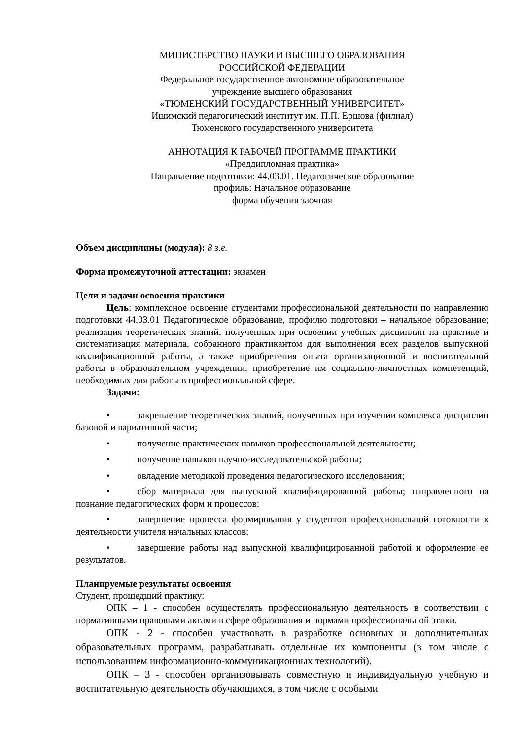МИНИСТЕРСТВО НАУКИ И ВЫСШЕГО ОБРАЗОВАНИЯ
РОССИЙСКОЙ ФЕДЕРАЦИИ
Федеральное государственное автономное образовательное
учреждение высшего образования
«ТЮМЕНСКИЙ ГОСУДАРСТВЕННЫЙ УНИВЕРСИТЕТ»
Ишимский педагогический институт им. П.П. Ершова (филиал)
Тюменского государственного университета
АННОТАЦИЯ К РАБОЧЕЙ ПРОГРАММЕ ПРАКТИКИ
«Преддипломная практика»
Направление подготовки: 44.03.01. Педагогическое образование
профиль: Начальное образование
форма обучения заочная
Объем дисциплины (модуля): 8 з.е.
Форма промежуточной аттестации: экзамен
Цели и задачи освоения практики
Цель: комплексное освоение студентами профессиональной деятельности по направлению подготовки 44.03.01 Педагогическое образование, профилю подготовки – начальное образование; реализация теоретических знаний, полученных при освоении учебных дисциплин на практике и систематизация материала, собранного практикантом для выполнения всех разделов выпускной квалификационной работы, а также приобретения опыта организационной и воспитательной работы в образовательном учреждении, приобретение им социально-личностных компетенций, необходимых для работы в профессиональной сфере.
Задачи:
• закрепление теоретических знаний, полученных при изучении комплекса дисциплин базовой и вариативной части;
• получение практических навыков профессиональной деятельности;
• получение навыков научно-исследовательской работы;
• овладение методикой проведения педагогического исследования;
• сбор материала для выпускной квалифицированной работы; направленного на познание педагогических форм и процессов;
• завершение процесса формирования у студентов профессиональной готовности к деятельности учителя начальных классов;
• завершение работы над выпускной квалифицированной работой и оформление ее результатов.
Планируемые результаты освоения
Студент, прошедший практику:
ОПК – 1 - способен осуществлять профессиональную деятельность в соответствии с нормативными правовыми актами в сфере образования и нормами профессиональной этики.
ОПК - 2 - способен участвовать в разработке основных и дополнительных образовательных программ, разрабатывать отдельные их компоненты (в том числе с использованием информационно-коммуникационных технологий).
ОПК – 3 - способен организовывать совместную и индивидуальную учебную и воспитательную деятельность обучающихся, в том числе с особыми